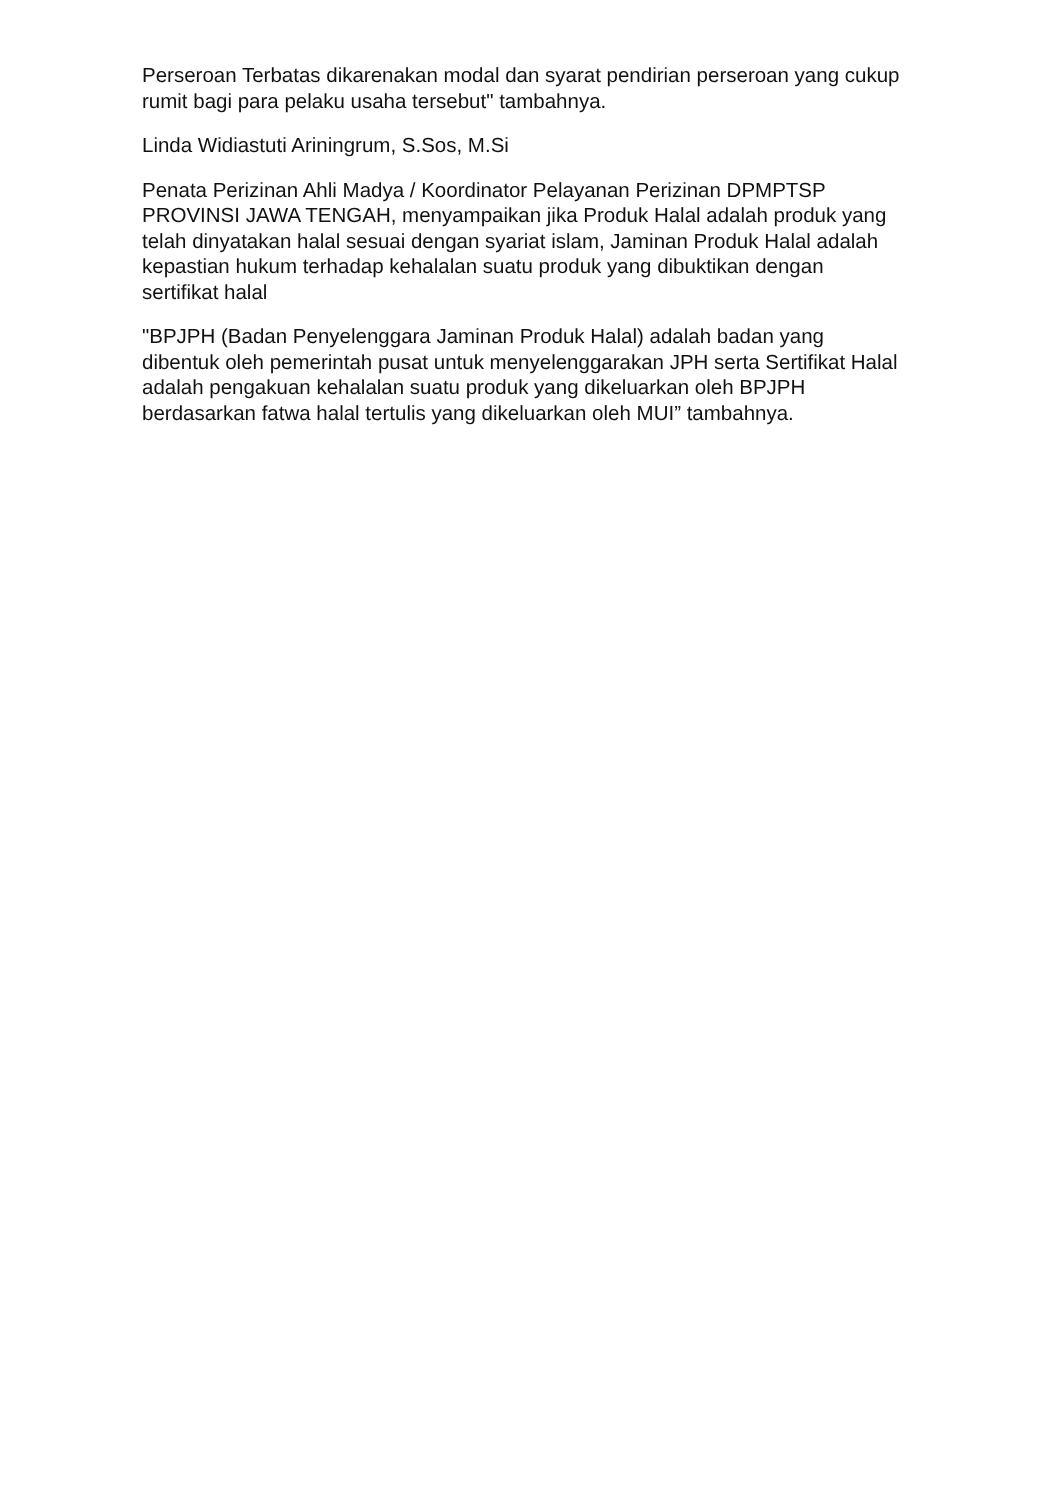Perseroan Terbatas dikarenakan modal dan syarat pendirian perseroan yang cukup rumit bagi para pelaku usaha tersebut" tambahnya.
Linda Widiastuti Ariningrum, S.Sos, M.Si
Penata Perizinan Ahli Madya / Koordinator Pelayanan Perizinan DPMPTSP PROVINSI JAWA TENGAH, menyampaikan jika Produk Halal adalah produk yang telah dinyatakan halal sesuai dengan syariat islam, Jaminan Produk Halal adalah kepastian hukum terhadap kehalalan suatu produk yang dibuktikan dengan sertifikat halal
"BPJPH (Badan Penyelenggara Jaminan Produk Halal) adalah badan yang dibentuk oleh pemerintah pusat untuk menyelenggarakan JPH serta Sertifikat Halal adalah pengakuan kehalalan suatu produk yang dikeluarkan oleh BPJPH berdasarkan fatwa halal tertulis yang dikeluarkan oleh MUI” tambahnya.